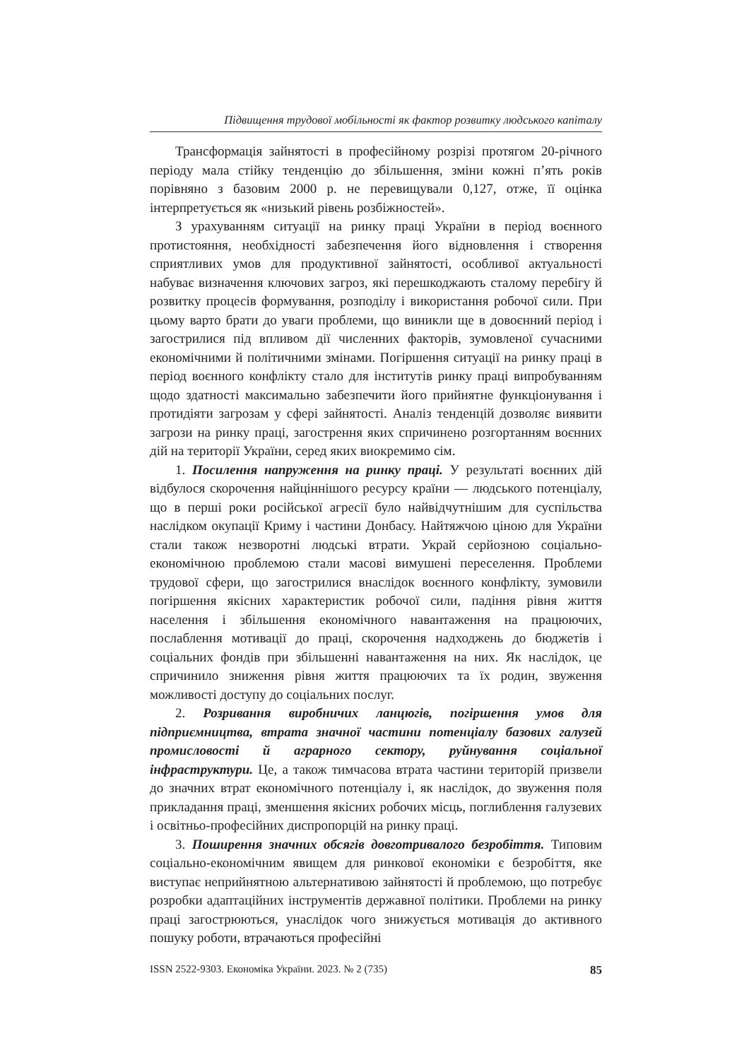Підвищення трудової мобільності як фактор розвитку людського капіталу
Трансформація зайнятості в професійному розрізі протягом 20-річного періоду мала стійку тенденцію до збільшення, зміни кожні п’ять років порівняно з базовим 2000 р. не перевищували 0,127, отже, її оцінка інтерпретується як «низький рівень розбіжностей».
З урахуванням ситуації на ринку праці України в період воєнного протистояння, необхідності забезпечення його відновлення і створення сприятливих умов для продуктивної зайнятості, особливої актуальності набуває визначення ключових загроз, які перешкоджають сталому перебігу й розвитку процесів формування, розподілу і використання робочої сили. При цьому варто брати до уваги проблеми, що виникли ще в довоєнний період і загострилися під впливом дії численних факторів, зумовленої сучасними економічними й політичними змінами. Погіршення ситуації на ринку праці в період воєнного конфлікту стало для інститутів ринку праці випробуванням щодо здатності максимально забезпечити його прийнятне функціонування і протидіяти загрозам у сфері зайнятості. Аналіз тенденцій дозволяє виявити загрози на ринку праці, загострення яких спричинено розгортанням воєнних дій на території України, серед яких виокремимо сім.
1. Посилення напруження на ринку праці. У результаті воєнних дій відбулося скорочення найціннішого ресурсу країни — людського потенціалу, що в перші роки російської агресії було найвідчутнішим для суспільства наслідком окупації Криму і частини Донбасу. Найтяжчою ціною для України стали також незворотні людські втрати. Украй серйозною соціально-економічною проблемою стали масові вимушені переселення. Проблеми трудової сфери, що загострилися внаслідок воєнного конфлікту, зумовили погіршення якісних характеристик робочої сили, падіння рівня життя населення і збільшення економічного навантаження на працюючих, послаблення мотивації до праці, скорочення надходжень до бюджетів і соціальних фондів при збільшенні навантаження на них. Як наслідок, це спричинило зниження рівня життя працюючих та їх родин, звуження можливості доступу до соціальних послуг.
2. Розривання виробничих ланцюгів, погіршення умов для підприємництва, втрата значної частини потенціалу базових галузей промисловості й аграрного сектору, руйнування соціальної інфраструктури. Це, а також тимчасова втрата частини територій призвели до значних втрат економічного потенціалу і, як наслідок, до звуження поля прикладання праці, зменшення якісних робочих місць, поглиблення галузевих і освітньо-професійних диспропорцій на ринку праці.
3. Поширення значних обсягів довготривалого безробіття. Типовим соціально-економічним явищем для ринкової економіки є безробіття, яке виступає неприйнятною альтернативою зайнятості й проблемою, що потребує розробки адаптаційних інструментів державної політики. Проблеми на ринку праці загострюються, унаслідок чого знижується мотивація до активного пошуку роботи, втрачаються професійні
ISSN 2522-9303. Економіка України. 2023. № 2 (735) 85